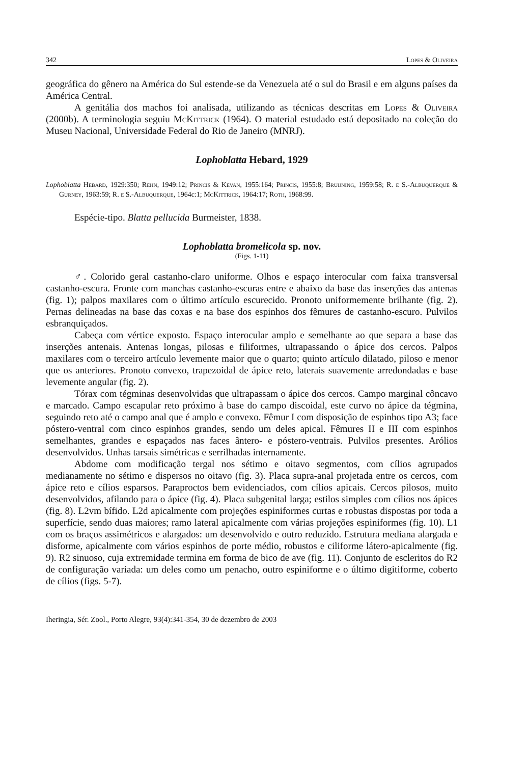342 Lopes & Oliveira
geográfica do gênero na América do Sul estende-se da Venezuela até o sul do Brasil e em alguns países da América Central.
A genitália dos machos foi analisada, utilizando as técnicas descritas em Lopes & Oliveira (2000b). A terminologia seguiu McKittrick (1964). O material estudado está depositado na coleção do Museu Nacional, Universidade Federal do Rio de Janeiro (MNRJ).
Lophoblatta Hebard, 1929
Lophoblatta Hebard, 1929:350; Rehn, 1949:12; Princis & Kevan, 1955:164; Princis, 1955:8; Bruijning, 1959:58; R. e S.-Albuquerque & Gurney, 1963:59; R. e S.-Albuquerque, 1964c:1; McKittrick, 1964:17; Roth, 1968:99.
Espécie-tipo. Blatta pellucida Burmeister, 1838.
Lophoblatta bromelicola sp. nov.
(Figs. 1-11)
♂. Colorido geral castanho-claro uniforme. Olhos e espaço interocular com faixa transversal castanho-escura. Fronte com manchas castanho-escuras entre e abaixo da base das inserções das antenas (fig. 1); palpos maxilares com o último artículo escurecido. Pronoto uniformemente brilhante (fig. 2). Pernas delineadas na base das coxas e na base dos espinhos dos fêmures de castanho-escuro. Pulvilos esbranquiçados.
Cabeça com vértice exposto. Espaço interocular amplo e semelhante ao que separa a base das inserções antenais. Antenas longas, pilosas e filiformes, ultrapassando o ápice dos cercos. Palpos maxilares com o terceiro artículo levemente maior que o quarto; quinto artículo dilatado, piloso e menor que os anteriores. Pronoto convexo, trapezoidal de ápice reto, laterais suavemente arredondadas e base levemente angular (fig. 2).
Tórax com tégminas desenvolvidas que ultrapassam o ápice dos cercos. Campo marginal côncavo e marcado. Campo escapular reto próximo à base do campo discoidal, este curvo no ápice da tégmina, seguindo reto até o campo anal que é amplo e convexo. Fêmur I com disposição de espinhos tipo A3; face póstero-ventral com cinco espinhos grandes, sendo um deles apical. Fêmures II e III com espinhos semelhantes, grandes e espaçados nas faces ântero- e póstero-ventrais. Pulvilos presentes. Arólios desenvolvidos. Unhas tarsais simétricas e serrilhadas internamente.
Abdome com modificação tergal nos sétimo e oitavo segmentos, com cílios agrupados medianamente no sétimo e dispersos no oitavo (fig. 3). Placa supra-anal projetada entre os cercos, com ápice reto e cílios esparsos. Paraproctos bem evidenciados, com cílios apicais. Cercos pilosos, muito desenvolvidos, afilando para o ápice (fig. 4). Placa subgenital larga; estilos simples com cílios nos ápices (fig. 8). L2vm bífido. L2d apicalmente com projeções espiniformes curtas e robustas dispostas por toda a superfície, sendo duas maiores; ramo lateral apicalmente com várias projeções espiniformes (fig. 10). L1 com os braços assimétricos e alargados: um desenvolvido e outro reduzido. Estrutura mediana alargada e disforme, apicalmente com vários espinhos de porte médio, robustos e ciliforme látero-apicalmente (fig. 9). R2 sinuoso, cuja extremidade termina em forma de bico de ave (fig. 11). Conjunto de escleritos do R2 de configuração variada: um deles como um penacho, outro espiniforme e o último digitiforme, coberto de cílios (figs. 5-7).
Iheringia, Sér. Zool., Porto Alegre, 93(4):341-354, 30 de dezembro de 2003